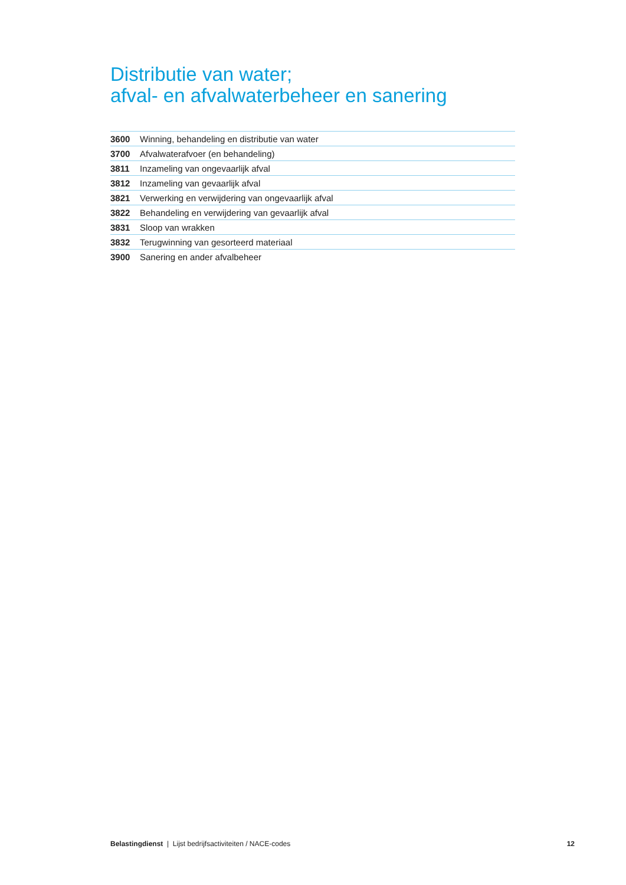Distributie van water;
afval- en afvalwaterbeheer en sanering
| 3600 | Winning, behandeling en distributie van water |
| 3700 | Afvalwaterafvoer (en behandeling) |
| 3811 | Inzameling van ongevaarlijk afval |
| 3812 | Inzameling van gevaarlijk afval |
| 3821 | Verwerking en verwijdering van ongevaarlijk afval |
| 3822 | Behandeling en verwijdering van gevaarlijk afval |
| 3831 | Sloop van wrakken |
| 3832 | Terugwinning van gesorteerd materiaal |
| 3900 | Sanering en ander afvalbeheer |
Belastingdienst | Lijst bedrijfsactiviteiten / NACE-codes 12